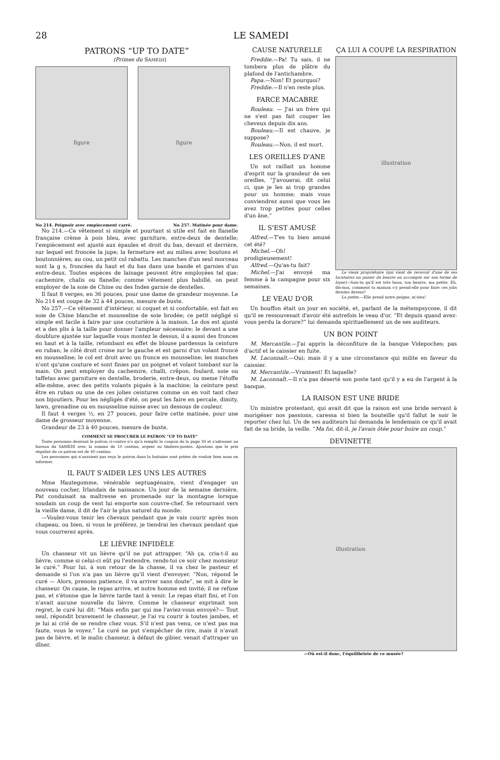28 LE SAMEDI
PATRONS “UP TO DATE”
(Primes du SAMEDI)
figure figure
No 214. Peignoir avec empiecement carré. No 257. Matinée pour dame.
No 214.—Ce vêtement si simple et pourtant si utile est fait en flanelle française crème à pois bleu, avec garniture, entre-deux de dentelle; l'empiècement est ajusté aux épaules et droit du bas, devant et derrière, sur lequel est froncée la jupe; la fermeture est au milieu avec boutons et boutonnières; au cou, un petit col rabattu. Les manches d'un seul morceau sont la g s, froncées du haut et du bas dans une bande et garnies d'un entre-deux. Toutes espèces de lainage peuvent être employées tel que: cachemire, chalis ou flanelle; comme vêtement plus habillé, on peut employer de la soie de Chine ou des Indes garnie de dentelles.
Il faut 8 verges, en 36 pouces, pour une dame de grandeur moyenne. Le No 214 est coupe de 32 à 44 pouces, mesure de buste.
No 257.—Ce vêtement d'intérieur, si coquet et si confortable, est fait en soie de Chine blanche et mousseline de soie brodée; ce petit négligé si simple est facile à faire par une couturière à la maison. Le dos est ajusté et a des plis à la taille pour donner l'ampleur nécessaire; le devant a une doublure ajustée sur laquelle vous montez le dessus, il a aussi des fronces en haut et à la taille, retombant en effet de blouse pardessus la ceinture en ruban; le côté droit croise sur le gauche et est garni d'un volant froncé en mousseline; le col est droit avec un fronce en mousseline; les manches n'ont qu'une couture et sont finies par un poignet et volant tombant sur la main. On peut employer du cachemire, challi, crêpon, foulard, soie ou taffetas avec garniture en dentelle, broderie, entre-deux, ou meme l'étoffe elle-même, avec des petits volants piqués à la machine; la ceinture peut être en ruban ou une de ces jolies ceintures comme on en voit tant chez nos bijoutiers. Pour les négligés d'été, on peut les faire en percale, dimity, lawn, grenadine ou en mousseline suisse avec un dessous de couleur.
Il faut 4 verges ½, en 27 pouces, pour faire cette matinée, pour une dame de grosseur moyenne.
Grandeur de 23 à 40 pouces, mesure de buste.
COMMENT SE PROCURER LE PATRON “UP TO DATE”
Toute personne desirant le patron ci-contre n'a qu'à remplir le coupon de la page 30 et s'adresser au bureau du SAMEDI avec la somme de 10 centins, argent ou timbres-postes. Ajoutons que le prix régulier de ce patron est de 40 centins.
Les personnes qui n'auraient pas reçu le patron dans la huitaine sont priées de vouloir bien nous en informer.
IL FAUT S'AIDER LES UNS LES AUTRES
Mme Hautegomme, vénérable septuagénaire, vient d'engager un nouveau cocher, Irlandais de naissance. Un jour de la semaine dernière, Pat conduisait sa maîtresse en promenade sur la montagne lorsque soudain un coup de vent lui emporte son couvre-chef. Se retournant vers la vieille dame, il dit de l'air le plus naturel du monde:
—Voulez-vous tenir les chevaux pendant que je vais courir après mon chapeau, ou bien, si vous le préférez, je tiendrai les chevaux pendant que vous courrerez après.
LE LIÈVRE INFIDÈLE
Un chasseur vit un lièvre qu'il ne put attrapper. “Ah ça, cria-t-il au lièvre, comme si celui-ci eût pu l'entendre, rends-toi ce soir chez monsieur le curé.” Pour lui, à son retour de la chasse, il va chez le pasteur et demande si l'on n'a pas un lièvre qu'il vient d'envoyer. “Non, répond le curé — Alors, prenons patience, il va arriver sans doute”, se mit à dire le chasseur. On cause, le repas arrive, et notre homme est invité; il ne refuse pas, et s'étonne que le lièvre tarde tant à venir. Le repas était fini, et l'on n'avait aucune nouvelle du lièvre. Comme le chasseur exprimait son regret, le curé lui dit: “Mais enfin par qui me l'aviez-vous envoyé?— Tout seul, répondit bravement le chasseur, je l'ai vu courir à toutes jambes, et je lui ai crié de se rendre chez vous. S'il n'est pas venu, ce n'est pas ma faute, vous le voyez.” Le curé ne put s'empêcher de rire, mais il n'avait pas de lièvre, et le malin chasseur, à défaut de gibier, venait d'attraper un dîner.
CAUSE NATURELLE
Freddie.—Pa! Tu sais, il ne tombera plus de plâtre du plafond de l'antichambre.
Papa.—Non! Et pourquoi?
Freddie.—Il n'en reste plus.
FARCE MACABRE
Rouleau. — J'ai un frère qui ne s'est pas fait couper les cheveux depuis dix ans.
Bouleau.—Il est chauve, je suppose?
Rouleau.—Non, il est mort.
LES OREILLES D'ANE
Un sot raillait un homme d'esprit sur la grandeur de ses oreilles, “J'avouerai, dit celui ci, que je les ai trop grandes pour un homme; mais vous conviendrez aussi que vous les avez trop petites pour celles d'un âne.”
IL S'EST AMUSÉ
Alfred.—T'es tu bien amusé cet été?
Michel.—Oh! prodigieusement!
Alfred.—Qu'as-tu fait?
Michel.—J'ai envoyé ma femme à la campagne pour six semaines.
LE VEAU D'OR
ÇA LUI A COUPÉ LA RESPIRATION
illustration
Le vieux propriétaire (qui vient de recevoir d'une de ses locataires un panier de beurre en accompte sur son terme de loyer)—Sais-tu qu'il est très beau, ton beurre, ma petite. Eh, dis-moi, comment ta maman s'y prend-elle pour faire ces jolis dessins dessus?
La petite.—Elle prend notre peigne, m'sieu!
Un bouffon était un jour en société, et, parlant de la métempsycose, il dit qu'il se ressouvenait d'avoir été autrefois le veau d'or. “Et depuis quand avez-vous perdu la dorure?” lui demanda spirituellement un de ses auditeurs.
UN BON POINT
M. Mercantile.—J'ai appris la déconfiture de la banque Videpoches; pas d'actif et le caissier en fuite.
M. Laconnaît.—Oui; mais il y a une circonstance qui milite en faveur du caissier.
M. Mercantile.—Vraiment! Et laquelle?
M. Laconnaît.—Il n'a pas déserté son poste tant qu'il y a eu de l'argent à la banque.
LA RAISON EST UNE BRIDE
Un ministre protestant, qui avait dit que la raison est une bride servant à morigéner nos passions, caressa si bien la bouteille qu'il fallut le soir le reporter chez lui. Un de ses auditeurs lui demanda le lendemain ce qu'il avait fait de sa bride, la veille. “Ma foi, dit-il, je l'avais ôtée pour boire un coup.”
DEVINETTE
illustration
—Où est-il donc, l'équilibriste de ce musée?